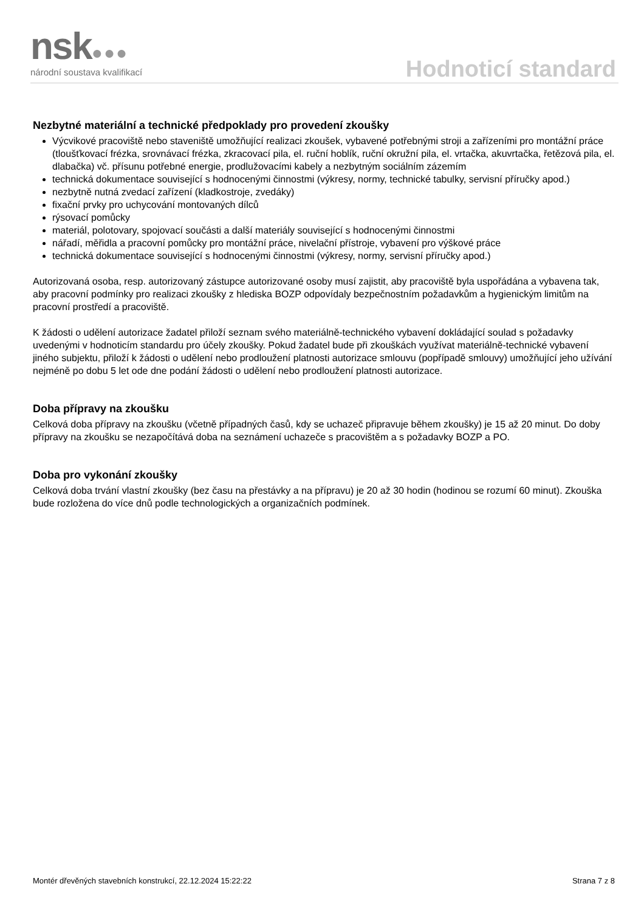nsk●●●
národní soustava kvalifikací
Hodnoticí standard
Nezbytné materiální a technické předpoklady pro provedení zkoušky
Výcvikové pracoviště nebo staveniště umožňující realizaci zkoušek, vybavené potřebnými stroji a zařízeními pro montážní práce (tloušťkovací frézka, srovnávací frézka, zkracovací pila, el. ruční hoblík, ruční okružní pila, el. vrtačka, akuvrtačka, řetězová pila, el. dlabačka) vč. přísunu potřebné energie, prodlužovacími kabely a nezbytným sociálním zázemím
technická dokumentace související s hodnocenými činnostmi (výkresy, normy, technické tabulky, servisní příručky apod.)
nezbytně nutná zvedací zařízení (kladkostroje, zvedáky)
fixační prvky pro uchycování montovaných dílců
rýsovací pomůcky
materiál, polotovary, spojovací součásti a další materiály související s hodnocenými činnostmi
nářadí, měřidla a pracovní pomůcky pro montážní práce, nivelační přístroje, vybavení pro výškové práce
technická dokumentace související s hodnocenými činnostmi (výkresy, normy, servisní příručky apod.)
Autorizovaná osoba, resp. autorizovaný zástupce autorizované osoby musí zajistit, aby pracoviště byla uspořádána a vybavena tak, aby pracovní podmínky pro realizaci zkoušky z hlediska BOZP odpovídaly bezpečnostním požadavkům a hygienickým limitům na pracovní prostředí a pracoviště.
K žádosti o udělení autorizace žadatel přiloží seznam svého materiálně-technického vybavení dokládající soulad s požadavky uvedenými v hodnoticím standardu pro účely zkoušky. Pokud žadatel bude při zkouškách využívat materiálně-technické vybavení jiného subjektu, přiloží k žádosti o udělení nebo prodloužení platnosti autorizace smlouvu (popřípadě smlouvy) umožňující jeho užívání nejméně po dobu 5 let ode dne podání žádosti o udělení nebo prodloužení platnosti autorizace.
Doba přípravy na zkoušku
Celková doba přípravy na zkoušku (včetně případných časů, kdy se uchazeč připravuje během zkoušky) je 15 až 20 minut. Do doby přípravy na zkoušku se nezapočítává doba na seznámení uchazeče s pracovištěm a s požadavky BOZP a PO.
Doba pro vykonání zkoušky
Celková doba trvání vlastní zkoušky (bez času na přestávky a na přípravu) je 20 až 30 hodin (hodinou se rozumí 60 minut). Zkouška bude rozložena do více dnů podle technologických a organizačních podmínek.
Montér dřevěných stavebních konstrukcí, 22.12.2024 15:22:22 Strana 7 z 8